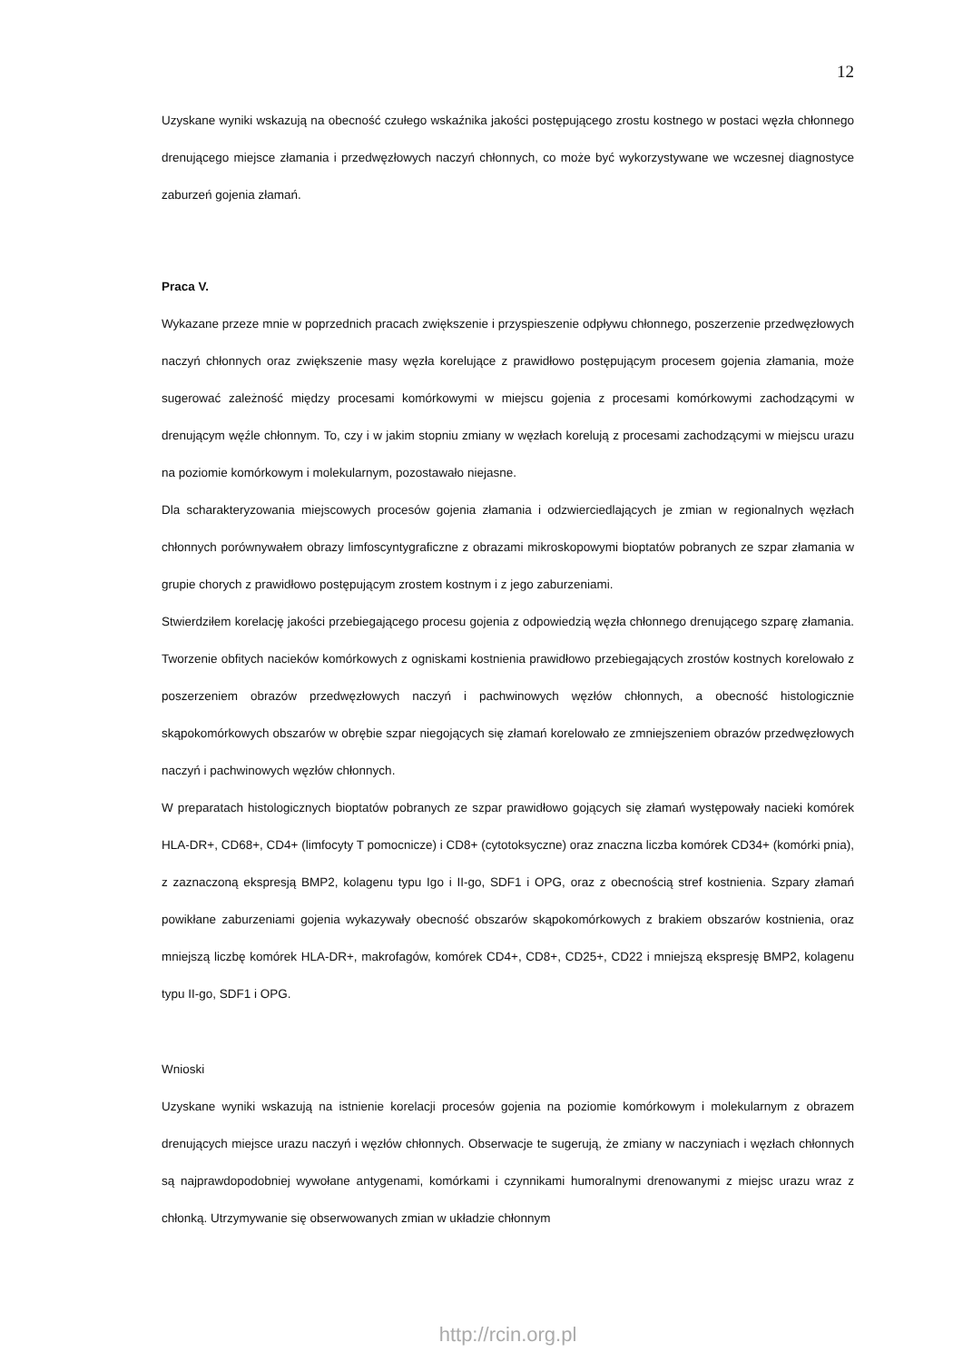12
Uzyskane wyniki wskazują na obecność czułego wskaźnika jakości postępującego zrostu kostnego w postaci węzła chłonnego drenującego miejsce złamania i przedwęzłowych naczyń chłonnych, co może być wykorzystywane we wczesnej diagnostyce zaburzeń gojenia złamań.
Praca V.
Wykazane przeze mnie w poprzednich pracach zwiększenie i przyspieszenie odpływu chłonnego, poszerzenie przedwęzłowych naczyń chłonnych oraz zwiększenie masy węzła korelujące z prawidłowo postępującym procesem gojenia złamania, może sugerować zależność między procesami komórkowymi w miejscu gojenia z procesami komórkowymi zachodzącymi w drenującym węźle chłonnym. To, czy i w jakim stopniu zmiany w węzłach korelują z procesami zachodzącymi w miejscu urazu na poziomie komórkowym i molekularnym, pozostawało niejasne.
Dla scharakteryzowania miejscowych procesów gojenia złamania i odzwierciedlających je zmian w regionalnych węzłach chłonnych porównywałem obrazy limfoscyntygraficzne z obrazami mikroskopowymi bioptatów pobranych ze szpar złamania w grupie chorych z prawidłowo postępującym zrostem kostnym i z jego zaburzeniami.
Stwierdziłem korelację jakości przebiegającego procesu gojenia z odpowiedzią węzła chłonnego drenującego szparę złamania. Tworzenie obfitych nacieków komórkowych z ogniskami kostnienia prawidłowo przebiegających zrostów kostnych korelowało z poszerzeniem obrazów przedwęzłowych naczyń i pachwinowych węzłów chłonnych, a obecność histologicznie skąpokomórkowych obszarów w obrębie szpar niegojących się złamań korelowało ze zmniejszeniem obrazów przedwęzłowych naczyń i pachwinowych węzłów chłonnych.
W preparatach histologicznych bioptatów pobranych ze szpar prawidłowo gojących się złamań występowały nacieki komórek HLA-DR+, CD68+, CD4+ (limfocyty T pomocnicze) i CD8+ (cytotoksyczne) oraz znaczna liczba komórek CD34+ (komórki pnia), z zaznaczoną ekspresją BMP2, kolagenu typu Igo i II-go, SDF1 i OPG, oraz z obecnością stref kostnienia. Szpary złamań powikłane zaburzeniami gojenia wykazywały obecność obszarów skąpokomórkowych z brakiem obszarów kostnienia, oraz mniejszą liczbę komórek HLA-DR+, makrofagów, komórek CD4+, CD8+, CD25+, CD22 i mniejszą ekspresję BMP2, kolagenu typu II-go, SDF1 i OPG.
Wnioski
Uzyskane wyniki wskazują na istnienie korelacji procesów gojenia na poziomie komórkowym i molekularnym z obrazem drenujących miejsce urazu naczyń i węzłów chłonnych. Obserwacje te sugerują, że zmiany w naczyniach i węzłach chłonnych są najprawdopodobniej wywołane antygenami, komórkami i czynnikami humoralnymi drenowanymi z miejsc urazu wraz z chłonką. Utrzymywanie się obserwowanych zmian w układzie chłonnym
http://rcin.org.pl